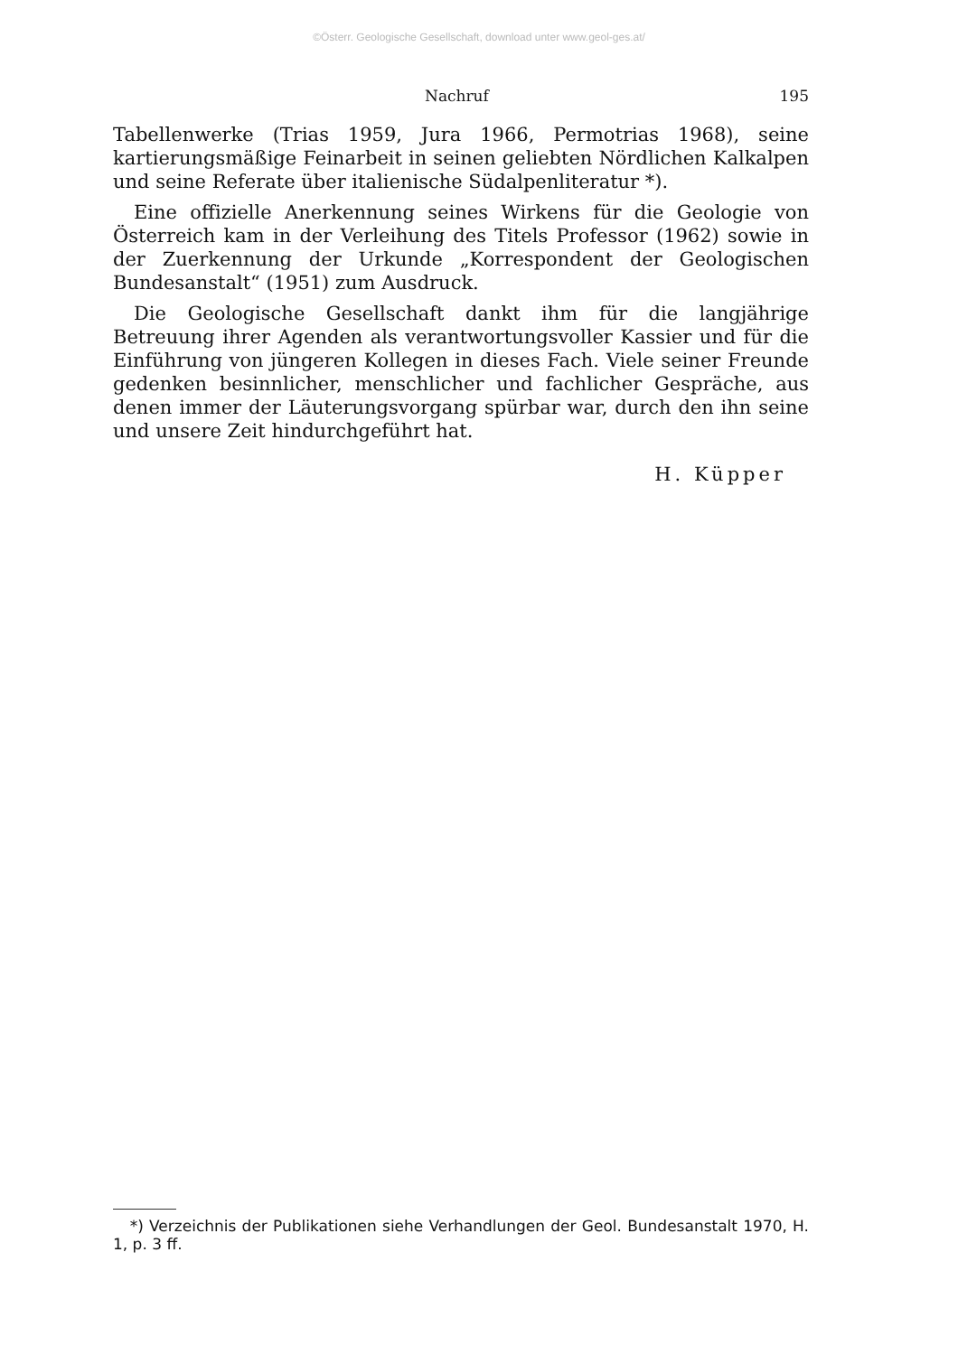©Österr. Geologische Gesellschaft, download unter www.geol-ges.at/
Nachruf 195
Tabellenwerke (Trias 1959, Jura 1966, Permotrias 1968), seine kartierungsmäßige Feinarbeit in seinen geliebten Nördlichen Kalkalpen und seine Referate über italienische Südalpenliteratur *).
Eine offizielle Anerkennung seines Wirkens für die Geologie von Österreich kam in der Verleihung des Titels Professor (1962) sowie in der Zuerkennung der Urkunde „Korrespondent der Geologischen Bundesanstalt“ (1951) zum Ausdruck.
Die Geologische Gesellschaft dankt ihm für die langjährige Betreuung ihrer Agenden als verantwortungsvoller Kassier und für die Einführung von jüngeren Kollegen in dieses Fach. Viele seiner Freunde gedenken besinnlicher, menschlicher und fachlicher Gespräche, aus denen immer der Läuterungsvorgang spürbar war, durch den ihn seine und unsere Zeit hindurchgeführt hat.
H. Küpper
*) Verzeichnis der Publikationen siehe Verhandlungen der Geol. Bundesanstalt 1970, H. 1, p. 3 ff.